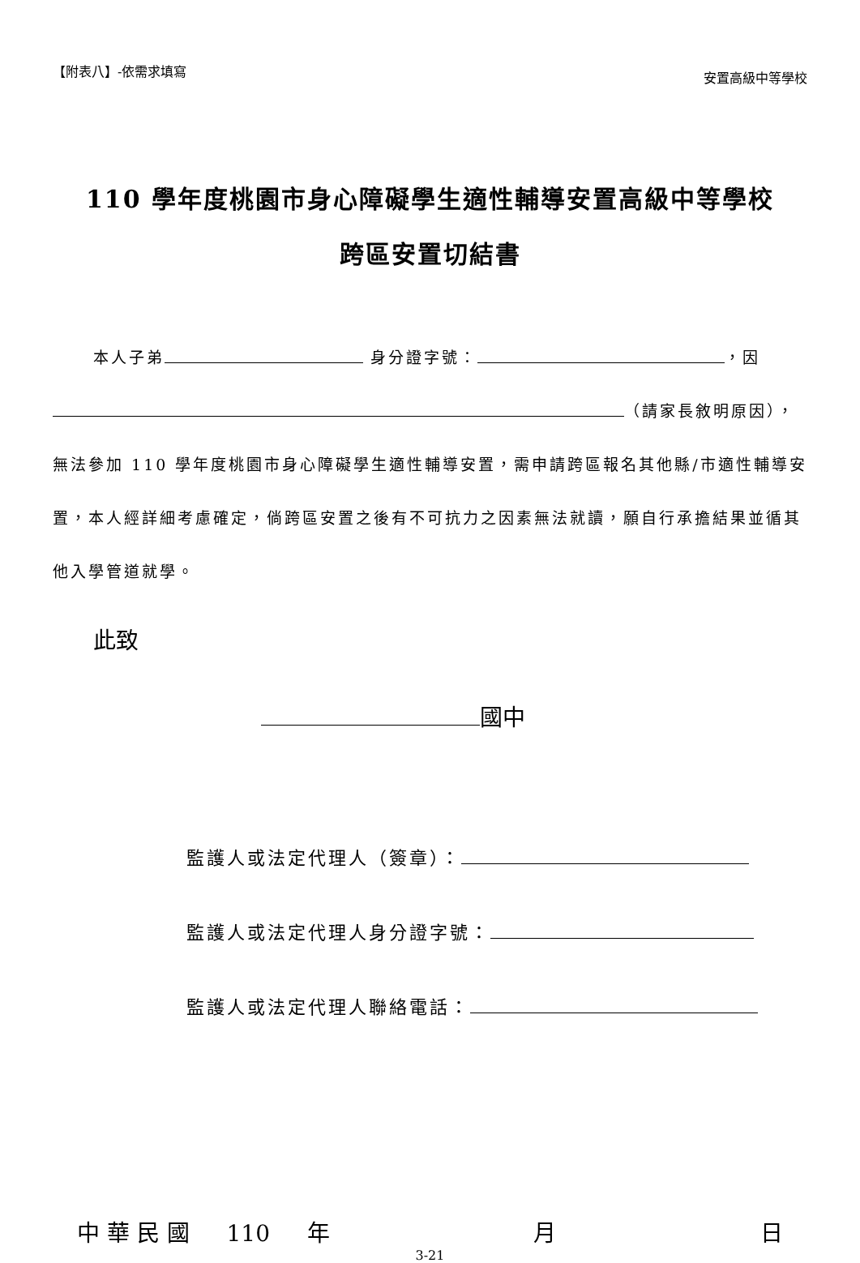【附表八】-依需求填寫 安置高級中等學校
110 學年度桃園市身心障礙學生適性輔導安置高級中等學校
跨區安置切結書
本人子弟 身分證字號： ，因
（請家長敘明原因），
無法參加 110 學年度桃園市身心障礙學生適性輔導安置，需申請跨區報名其他縣/市適性輔導安置，本人經詳細考慮確定，倘跨區安置之後有不可抗力之因素無法就讀，願自行承擔結果並循其他入學管道就學。
此致
國中
監護人或法定代理人（簽章）：
監護人或法定代理人身分證字號：
監護人或法定代理人聯絡電話：
中 華 民 國 　 110 　 年 月 日
3-21